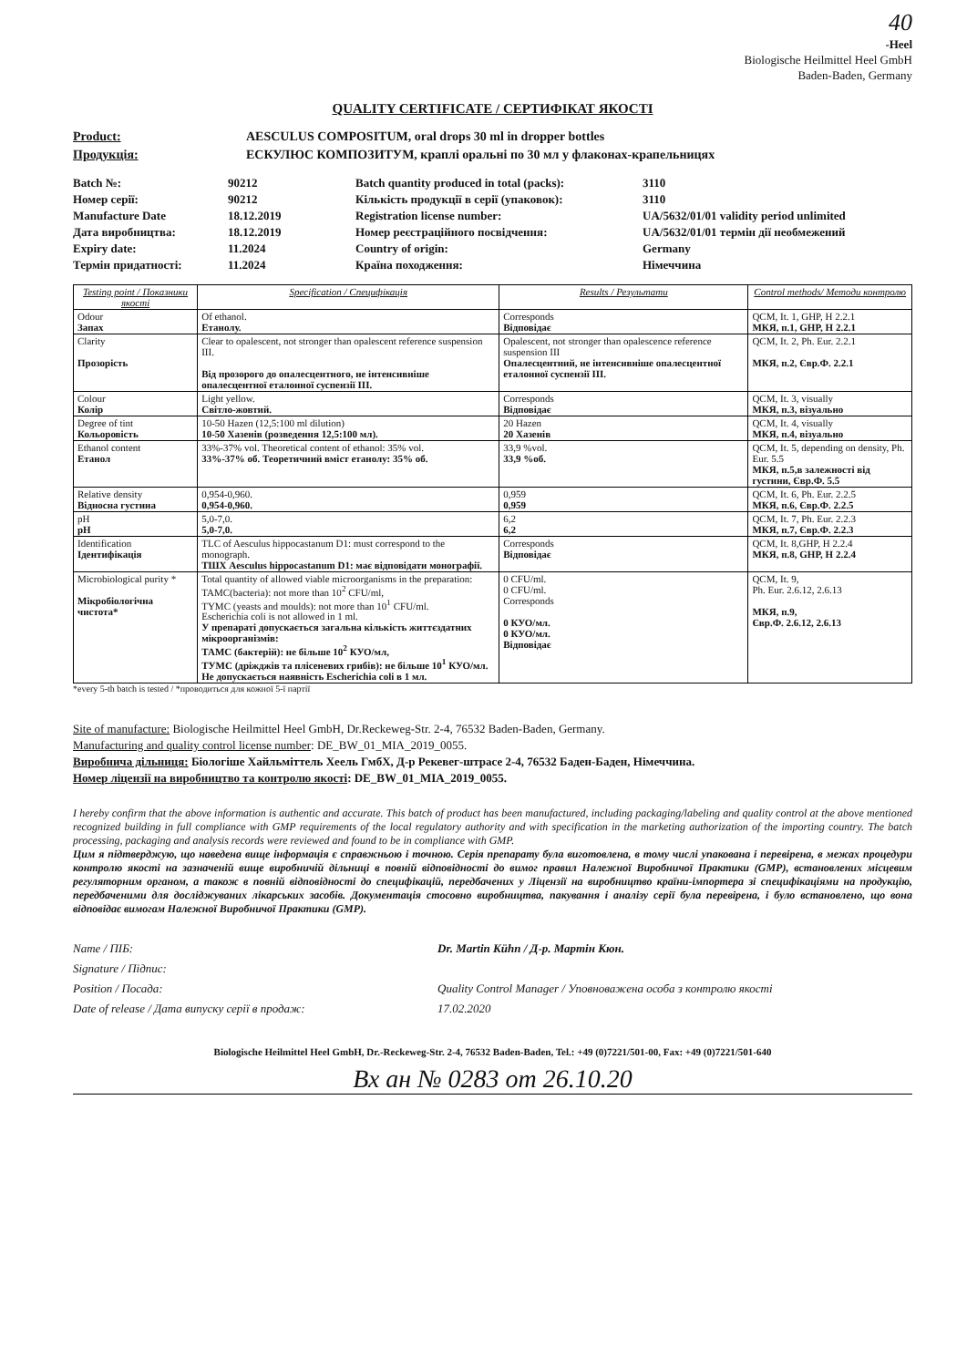40
-Heel
Biologische Heilmittel Heel GmbH
Baden-Baden, Germany
QUALITY CERTIFICATE / СЕРТИФІКАТ ЯКОСТІ
Product: AESCULUS COMPOSITUM, oral drops 30 ml in dropper bottles Продукція: ЕСКУЛЮС КОМПОЗИТУМ, краплі оральні по 30 мл у флаконах-крапельницях
Batch №: 90212 Batch quantity produced in total (packs): 3110 Номер серії: 90212 Кількість продукції в серії (упаковок): 3110 Manufacture Date 18.12.2019 Registration license number: UA/5632/01/01 validity period unlimited Дата виробництва: 18.12.2019 Номер реєстраційного посвідчення: UA/5632/01/01 термін дії необмежений Expiry date: 11.2024 Country of origin: Germany Термін придатності: 11.2024 Країна походження: Німеччина
| Testing point / Показники якості | Specification / Специфікація | Results / Результати | Control methods/ Методи контролю |
| --- | --- | --- | --- |
| Odour Запах | Of ethanol. Етанолу. | Corresponds Відповідає | QCM, It. 1, GHP, H 2.2.1 МКЯ, п.1, GHP, H 2.2.1 |
| Clarity Прозорість | Clear to opalescent, not stronger than opalescent reference suspension III. Від прозорого до опалесцентного, не інтенсивніше опалесцентної еталонної суспензії III. | Opalescent, not stronger than opalescence reference suspension III Опалесцентний, не інтенсивніше опалесцентної еталонної суспензії III. | QCM, It. 2, Ph. Eur. 2.2.1 МКЯ, п.2, Євр.Ф. 2.2.1 |
| Colour Колір | Light yellow. Світло-жовтий. | Corresponds Відповідає | QCM, It. 3, visually МКЯ, п.3, візуально |
| Degree of tint Кольоровість | 10-50 Hazen (12,5:100 ml dilution) 10-50 Хазенів (розведення 12,5:100 мл). | 20 Hazen 20 Хазенів | QCM, It. 4, visually МКЯ, п.4, візуально |
| Ethanol content Етанол | 33%-37% vol. Theoretical content of ethanol: 35% vol. 33%-37% об. Теоретичний вміст етанолу: 35% об. | 33,9 %vol. 33,9 %об. | QCM, It. 5, depending on density, Ph. Eur. 5.5 МКЯ, п.5,в залежності від густини, Євр.Ф. 5.5 |
| Relative density Відносна густина | 0,954-0,960. 0,954-0,960. | 0,959 0,959 | QCM, It. 6, Ph. Eur. 2.2.5 МКЯ, п.6, Євр.Ф. 2.2.5 |
| pH pH | 5,0-7,0. 5,0-7,0. | 6,2 6,2 | QCM, It. 7, Ph. Eur. 2.2.3 МКЯ, п.7, Євр.Ф. 2.2.3 |
| Identification Ідентифікація | TLC of Aesculus hippocastanum D1: must correspond to the monograph. ТШХ Aesculus hippocastanum D1: має відповідати монографії. | Corresponds Відповідає | QCM, It. 8,GHP, H 2.2.4 МКЯ, п.8, GHP, H 2.2.4 |
| Microbiological purity * Мікробіологічна чистота* | Total quantity of allowed viable microorganisms in the preparation: TAMC(bacteria): not more than 10<sup>2</sup> CFU/ml, TYMC (yeasts and moulds): not more than 10<sup>1</sup> CFU/ml. Escherichia coli is not allowed in 1 ml. У препараті допускається загальна кількість життєздатних мікроорганізмів: ТАМС (бактерій): не більше 10<sup>2</sup> КУО/мл, ТУМС (дріжджів та плісеневих грибів): не більше 10<sup>1</sup> КУО/мл. Не допускається наявність Escherichia coli в 1 мл. | 0 CFU/ml. 0 CFU/ml. Corresponds 0 КУО/мл. 0 КУО/мл. Відповідає | QCM, It. 9, Ph. Eur. 2.6.12, 2.6.13 МКЯ, п.9, Євр.Ф. 2.6.12, 2.6.13 |
*every 5-th batch is tested / *проводиться для кожної 5-ї партії
Site of manufacture: Biologische Heilmittel Heel GmbH, Dr.Reckeweg-Str. 2-4, 76532 Baden-Baden, Germany.
Manufacturing and quality control license number: DE_BW_01_MIA_2019_0055.
Виробнича дільниця: Біологіше Хайльміттель Хеель ГмбХ, Д-р Рекевег-штрасе 2-4, 76532 Баден-Баден, Німеччина.
Номер ліцензії на виробництво та контролю якості: DE_BW_01_MIA_2019_0055.
I hereby confirm that the above information is authentic and accurate. This batch of product has been manufactured, including packaging/labeling and quality control at the above mentioned recognized building in full compliance with GMP requirements of the local regulatory authority and with specification in the marketing authorization of the importing country. The batch processing, packaging and analysis records were reviewed and found to be in compliance with GMP.
Цим я підтверджую, що наведена вище інформація є справжньою і точною. Серія препарату була виготовлена, в тому числі упакована і перевірена, в межах процедури контролю якості на зазначеній вище виробничій дільниці в повній відповідності до вимог правил Належної Виробничої Практики (GMP), встановлених місцевим регуляторним органом, а також в повній відповідності до специфікацій, передбачених у Ліцензії на виробництво країни-імпортера зі специфікаціями на продукцію, передбаченими для досліджуваних лікарських засобів. Документація стосовно виробництва, пакування і аналізу серії була перевірена, і було встановлено, що вона відповідає вимогам Належної Виробничої Практики (GMP).
Name / ПІБ: Dr. Martin Kühn / Д-р. Мартін Кюн. Signature / Підпис: Position / Посада: Quality Control Manager / Уповноважена особа з контролю якості Date of release / Дата випуску серії в продаж: 17.02.2020
Biologische Heilmittel Heel GmbH, Dr.-Reckeweg-Str. 2-4, 76532 Baden-Baden, Tel.: +49 (0)7221/501-00, Fax: +49 (0)7221/501-640
Вх ан № 0283 от 26.10.20